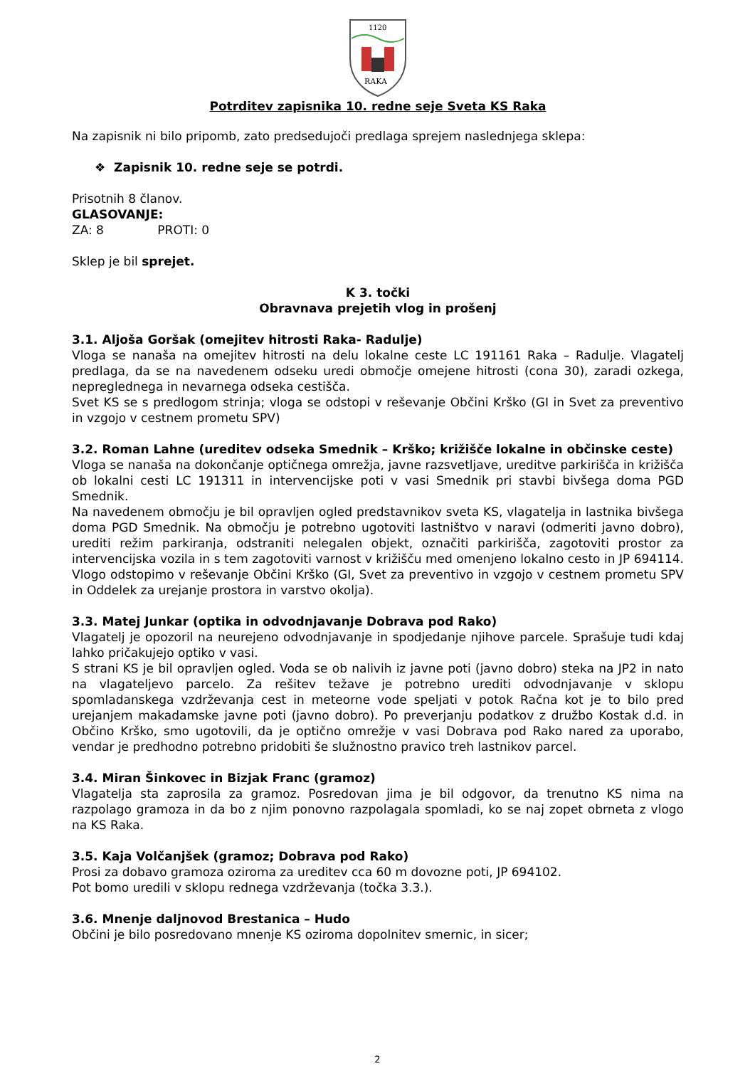1120
RAKA
Potrditev zapisnika 10. redne seje Sveta KS Raka
Na zapisnik ni bilo pripomb, zato predsedujoči predlaga sprejem naslednjega sklepa:
❖ Zapisnik 10. redne seje se potrdi.
Prisotnih 8 članov.
GLASOVANJE:
ZA: 8 PROTI: 0
Sklep je bil sprejet.
K 3. točki
Obravnava prejetih vlog in prošenj
3.1. Aljoša Goršak (omejitev hitrosti Raka- Radulje)
Vloga se nanaša na omejitev hitrosti na delu lokalne ceste LC 191161 Raka – Radulje. Vlagatelj predlaga, da se na navedenem odseku uredi območje omejene hitrosti (cona 30), zaradi ozkega, nepreglednega in nevarnega odseka cestišča.
Svet KS se s predlogom strinja; vloga se odstopi v reševanje Občini Krško (GI in Svet za preventivo in vzgojo v cestnem prometu SPV)
3.2. Roman Lahne (ureditev odseka Smednik – Krško; križišče lokalne in občinske ceste)
Vloga se nanaša na dokončanje optičnega omrežja, javne razsvetljave, ureditve parkirišča in križišča ob lokalni cesti LC 191311 in intervencijske poti v vasi Smednik pri stavbi bivšega doma PGD Smednik.
Na navedenem območju je bil opravljen ogled predstavnikov sveta KS, vlagatelja in lastnika bivšega doma PGD Smednik. Na območju je potrebno ugotoviti lastništvo v naravi (odmeriti javno dobro), urediti režim parkiranja, odstraniti nelegalen objekt, označiti parkirišča, zagotoviti prostor za intervencijska vozila in s tem zagotoviti varnost v križišču med omenjeno lokalno cesto in JP 694114. Vlogo odstopimo v reševanje Občini Krško (GI, Svet za preventivo in vzgojo v cestnem prometu SPV in Oddelek za urejanje prostora in varstvo okolja).
3.3. Matej Junkar (optika in odvodnjavanje Dobrava pod Rako)
Vlagatelj je opozoril na neurejeno odvodnjavanje in spodjedanje njihove parcele. Sprašuje tudi kdaj lahko pričakujejo optiko v vasi.
S strani KS je bil opravljen ogled. Voda se ob nalivih iz javne poti (javno dobro) steka na JP2 in nato na vlagateljevo parcelo. Za rešitev težave je potrebno urediti odvodnjavanje v sklopu spomladanskega vzdrževanja cest in meteorne vode speljati v potok Račna kot je to bilo pred urejanjem makadamske javne poti (javno dobro). Po preverjanju podatkov z družbo Kostak d.d. in Občino Krško, smo ugotovili, da je optično omrežje v vasi Dobrava pod Rako nared za uporabo, vendar je predhodno potrebno pridobiti še služnostno pravico treh lastnikov parcel.
3.4. Miran Šinkovec in Bizjak Franc (gramoz)
Vlagatelja sta zaprosila za gramoz. Posredovan jima je bil odgovor, da trenutno KS nima na razpolago gramoza in da bo z njim ponovno razpolagala spomladi, ko se naj zopet obrneta z vlogo na KS Raka.
3.5. Kaja Volčanjšek (gramoz; Dobrava pod Rako)
Prosi za dobavo gramoza oziroma za ureditev cca 60 m dovozne poti, JP 694102.
Pot bomo uredili v sklopu rednega vzdrževanja (točka 3.3.).
3.6. Mnenje daljnovod Brestanica – Hudo
Občini je bilo posredovano mnenje KS oziroma dopolnitev smernic, in sicer;
2